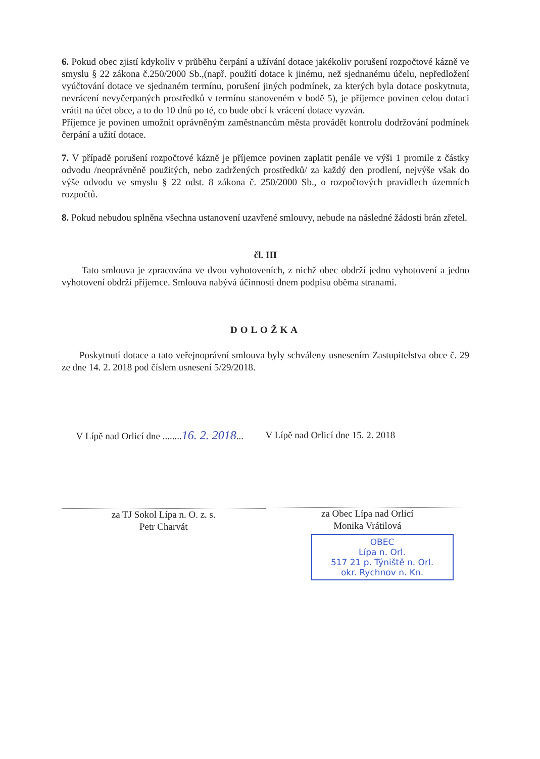6. Pokud obec zjistí kdykoliv v průběhu čerpání a užívání dotace jakékoliv porušení rozpočtové kázně ve smyslu § 22 zákona č.250/2000 Sb.,(např. použití dotace k jinému, než sjednanému účelu, nepředložení vyúčtování dotace ve sjednaném termínu, porušení jiných podmínek, za kterých byla dotace poskytnuta, nevrácení nevyčerpaných prostředků v termínu stanoveném v bodě 5), je příjemce povinen celou dotaci vrátit na účet obce, a to do 10 dnů po té, co bude obcí k vrácení dotace vyzván.
Příjemce je povinen umožnit oprávněným zaměstnancům města provádět kontrolu dodržování podmínek čerpání a užití dotace.
7. V případě porušení rozpočtové kázně je příjemce povinen zaplatit penále ve výši 1 promile z částky odvodu /neoprávněně použitých, nebo zadržených prostředků/ za každý den prodlení, nejvýše však do výše odvodu ve smyslu § 22 odst. 8 zákona č. 250/2000 Sb., o rozpočtových pravidlech územních rozpočtů.
8. Pokud nebudou splněna všechna ustanovení uzavřené smlouvy, nebude na následné žádosti brán zřetel.
čl. III
Tato smlouva je zpracována ve dvou vyhotoveních, z nichž obec obdrží jedno vyhotovení a jedno vyhotovení obdrží příjemce. Smlouva nabývá účinnosti dnem podpisu oběma stranami.
DOLOŽKA
Poskytnutí dotace a tato veřejnoprávní smlouva byly schváleny usnesením Zastupitelstva obce č. 29 ze dne 14. 2. 2018 pod číslem usnesení 5/29/2018.
V Lípě nad Orlicí dne ........16. 2. 2018...
za TJ Sokol Lípa n. O. z. s.
Petr Charvát
V Lípě nad Orlicí dne 15. 2. 2018
za Obec Lípa nad Orlicí
Monika Vrátilová
OBEC
Lípa n. Orl.
517 21 p. Týniště n. Orl.
okr. Rychnov n. Kn.